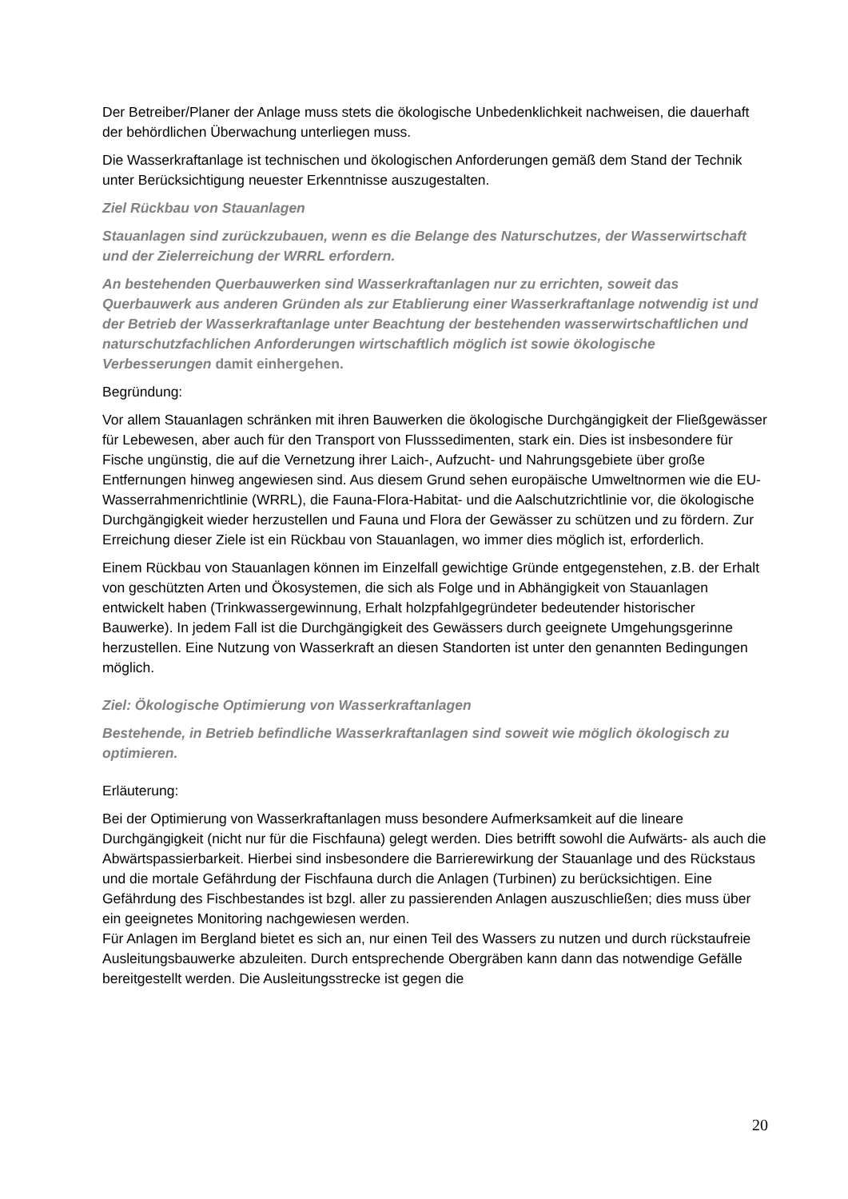Der Betreiber/Planer der Anlage muss stets die ökologische Unbedenklichkeit nachweisen, die dauerhaft der behördlichen Überwachung unterliegen muss.
Die Wasserkraftanlage ist technischen und ökologischen Anforderungen gemäß dem Stand der Technik unter Berücksichtigung neuester Erkenntnisse auszugestalten.
Ziel Rückbau von Stauanlagen
Stauanlagen sind zurückzubauen, wenn es die Belange des Naturschutzes, der Wasserwirtschaft und der Zielerreichung der WRRL erfordern.
An bestehenden Querbauwerken sind Wasserkraftanlagen nur zu errichten, soweit das Querbauwerk aus anderen Gründen als zur Etablierung einer Wasserkraftanlage notwendig ist und der Betrieb der Wasserkraftanlage unter Beachtung der bestehenden wasserwirtschaftlichen und naturschutzfachlichen Anforderungen wirtschaftlich möglich ist sowie ökologische Verbesserungen damit einhergehen.
Begründung:
Vor allem Stauanlagen schränken mit ihren Bauwerken die ökologische Durchgängigkeit der Fließgewässer für Lebewesen, aber auch für den Transport von Flusssedimenten, stark ein. Dies ist insbesondere für Fische ungünstig, die auf die Vernetzung ihrer Laich-, Aufzucht- und Nahrungsgebiete über große Entfernungen hinweg angewiesen sind. Aus diesem Grund sehen europäische Umweltnormen wie die EU-Wasserrahmenrichtlinie (WRRL), die Fauna-Flora-Habitat- und die Aalschutzrichtlinie vor, die ökologische Durchgängigkeit wieder herzustellen und Fauna und Flora der Gewässer zu schützen und zu fördern. Zur Erreichung dieser Ziele ist ein Rückbau von Stauanlagen, wo immer dies möglich ist, erforderlich.
Einem Rückbau von Stauanlagen können im Einzelfall gewichtige Gründe entgegenstehen, z.B. der Erhalt von geschützten Arten und Ökosystemen, die sich als Folge und in Abhängigkeit von Stauanlagen entwickelt haben (Trinkwassergewinnung, Erhalt holzpfahlgegründeter bedeutender historischer Bauwerke). In jedem Fall ist die Durchgängigkeit des Gewässers durch geeignete Umgehungsgerinne herzustellen. Eine Nutzung von Wasserkraft an diesen Standorten ist unter den genannten Bedingungen möglich.
Ziel: Ökologische Optimierung von Wasserkraftanlagen
Bestehende, in Betrieb befindliche Wasserkraftanlagen sind soweit wie möglich ökologisch zu optimieren.
Erläuterung:
Bei der Optimierung von Wasserkraftanlagen muss besondere Aufmerksamkeit auf die lineare Durchgängigkeit (nicht nur für die Fischfauna) gelegt werden. Dies betrifft sowohl die Aufwärts- als auch die Abwärtspassierbarkeit. Hierbei sind insbesondere die Barrierewirkung der Stauanlage und des Rückstaus und die mortale Gefährdung der Fischfauna durch die Anlagen (Turbinen) zu berücksichtigen. Eine Gefährdung des Fischbestandes ist bzgl. aller zu passierenden Anlagen auszuschließen; dies muss über ein geeignetes Monitoring nachgewiesen werden.
Für Anlagen im Bergland bietet es sich an, nur einen Teil des Wassers zu nutzen und durch rückstaufreie Ausleitungsbauwerke abzuleiten. Durch entsprechende Obergräben kann dann das notwendige Gefälle bereitgestellt werden. Die Ausleitungsstrecke ist gegen die
20